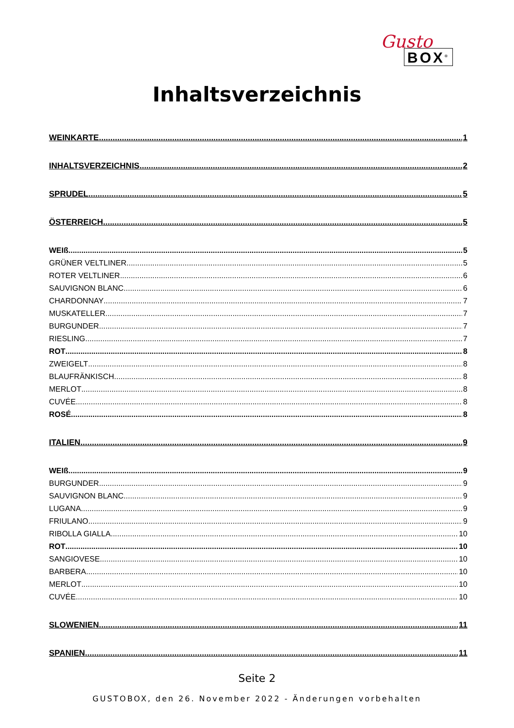Gusto
BOX<sup>®</sup>
Inhaltsverzeichnis
WEINKARTE 1
INHALTSVERZEICHNIS 2
SPRUDEL 5
ÖSTERREICH 5
WEIß 5
GRÜNER VELTLINER 5
ROTER VELTLINER 6
SAUVIGNON BLANC 6
CHARDONNAY 7
MUSKATELLER 7
BURGUNDER 7
RIESLING 7
ROT 8
ZWEIGELT 8
BLAUFRÄNKISCH 8
MERLOT 8
CUVÉE 8
ROSÉ 8
ITALIEN 9
WEIß 9
BURGUNDER 9
SAUVIGNON BLANC 9
LUGANA 9
FRIULANO 9
RIBOLLA GIALLA 10
ROT 10
SANGIOVESE 10
BARBERA 10
MERLOT 10
CUVÉE 10
SLOWENIEN 11
SPANIEN 11
Seite 2
GUSTOBOX, den 26. November 2022 - Änderungen vorbehalten